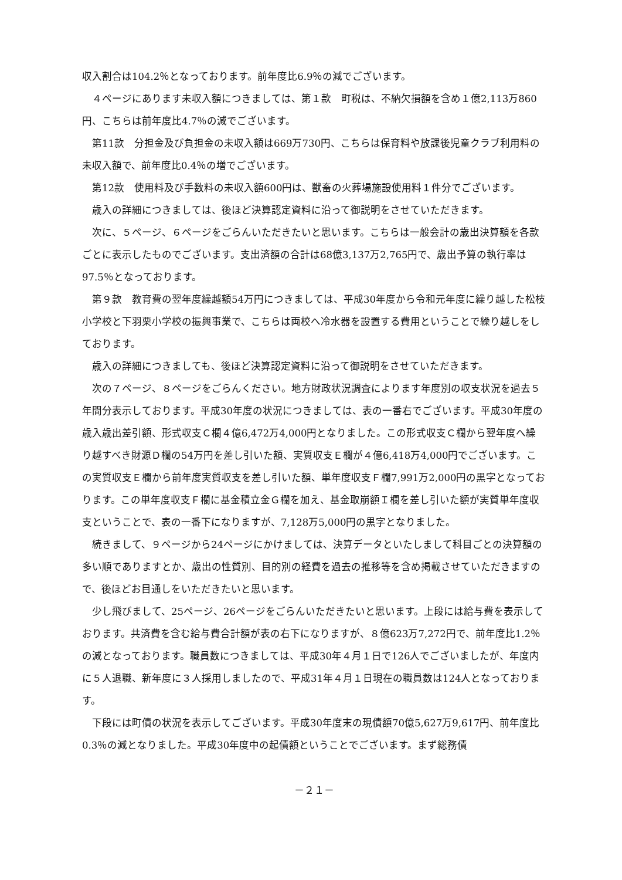収入割合は104.2％となっております。前年度比6.9％の減でございます。
４ページにあります未収入額につきましては、第１款　町税は、不納欠損額を含め１億2,113万860円、こちらは前年度比4.7％の減でございます。
第11款　分担金及び負担金の未収入額は669万730円、こちらは保育料や放課後児童クラブ利用料の未収入額で、前年度比0.4％の増でございます。
第12款　使用料及び手数料の未収入額600円は、獣畜の火葬場施設使用料１件分でございます。
歳入の詳細につきましては、後ほど決算認定資料に沿って御説明をさせていただきます。
次に、５ページ、６ページをごらんいただきたいと思います。こちらは一般会計の歳出決算額を各款ごとに表示したものでございます。支出済額の合計は68億3,137万2,765円で、歳出予算の執行率は97.5％となっております。
第９款　教育費の翌年度繰越額54万円につきましては、平成30年度から令和元年度に繰り越した松枝小学校と下羽栗小学校の振興事業で、こちらは両校へ冷水器を設置する費用ということで繰り越しをしております。
歳入の詳細につきましても、後ほど決算認定資料に沿って御説明をさせていただきます。
次の７ページ、８ページをごらんください。地方財政状況調査によります年度別の収支状況を過去５年間分表示しております。平成30年度の状況につきましては、表の一番右でございます。平成30年度の歳入歳出差引額、形式収支Ｃ欄４億6,472万4,000円となりました。この形式収支Ｃ欄から翌年度へ繰り越すべき財源Ｄ欄の54万円を差し引いた額、実質収支Ｅ欄が４億6,418万4,000円でございます。この実質収支Ｅ欄から前年度実質収支を差し引いた額、単年度収支Ｆ欄7,991万2,000円の黒字となっております。この単年度収支Ｆ欄に基金積立金Ｇ欄を加え、基金取崩額Ｉ欄を差し引いた額が実質単年度収支ということで、表の一番下になりますが、7,128万5,000円の黒字となりました。
続きまして、９ページから24ページにかけましては、決算データといたしまして科目ごとの決算額の多い順でありますとか、歳出の性質別、目的別の経費を過去の推移等を含め掲載させていただきますので、後ほどお目通しをいただきたいと思います。
少し飛びまして、25ページ、26ページをごらんいただきたいと思います。上段には給与費を表示しております。共済費を含む給与費合計額が表の右下になりますが、８億623万7,272円で、前年度比1.2％の減となっております。職員数につきましては、平成30年４月１日で126人でございましたが、年度内に５人退職、新年度に３人採用しましたので、平成31年４月１日現在の職員数は124人となっております。
下段には町債の状況を表示してございます。平成30年度末の現債額70億5,627万9,617円、前年度比0.3％の減となりました。平成30年度中の起債額ということでございます。まず総務債
－２１－